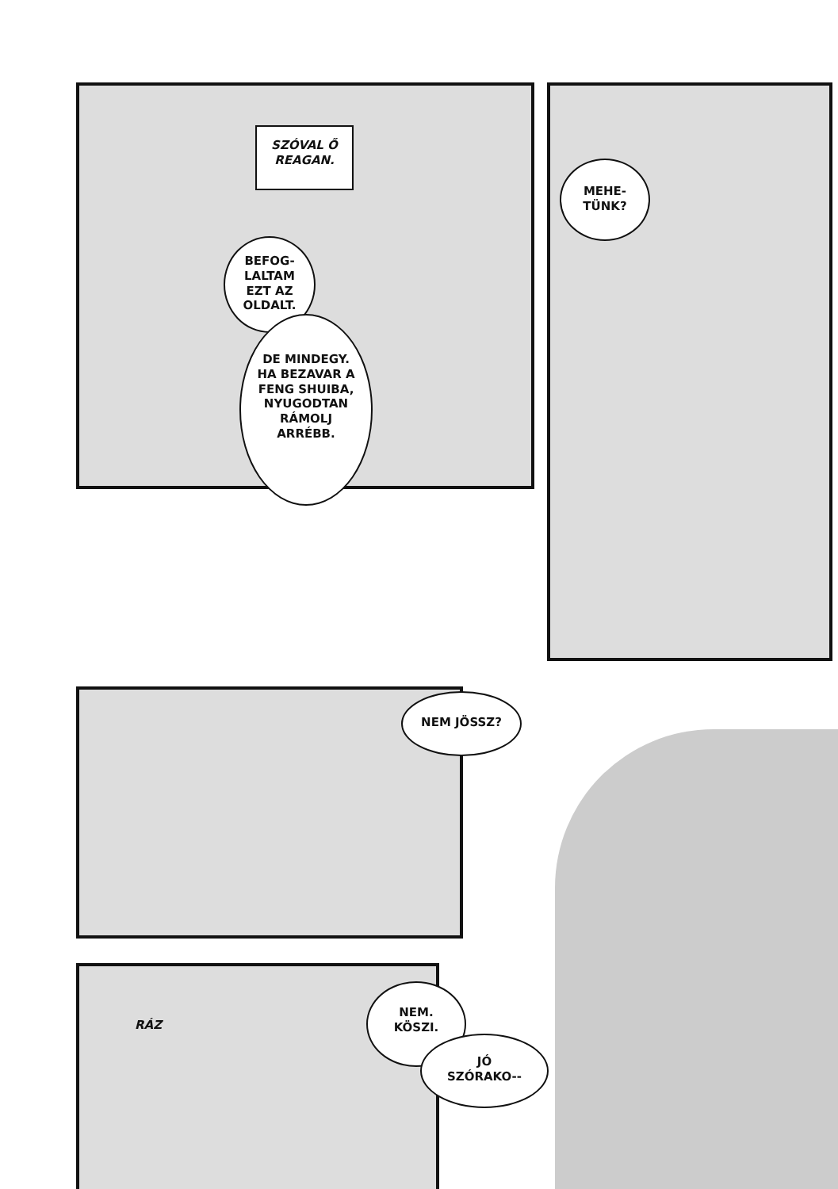SZÓVAL Ő
REAGAN.
BEFOG-
LALTAM
EZT AZ
OLDALT.
DE MINDEGY.
HA BEZAVAR A
FENG SHUIBA,
NYUGODTAN
RÁMOLJ
ARRÉBB.
MEHE-
TÜNK?
NEM JÖSSZ?
RÁZ
NEM.
KÖSZI.
JÓ
SZÓRAKO--